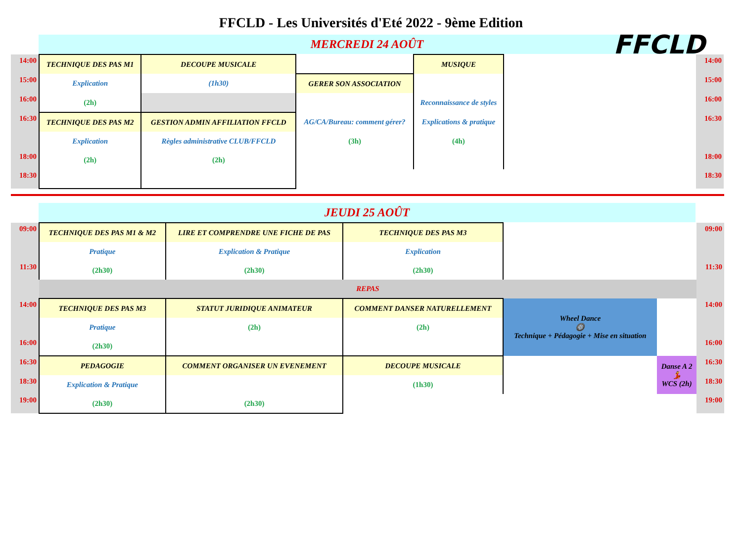FFCLD - Les Universités d'Eté 2022 - 9ème Edition
FFCLD
MERCREDI 24 AOÛT
| 14:00 | TECHNIQUE DES PAS M1 | DECOUPE MUSICALE | | MUSIQUE | | 14:00 |
| 15:00 | Explication | (1h30) | GERER SON ASSOCIATION | | | 15:00 |
| 16:00 | (2h) | | | Reconnaissance de styles | | 16:00 |
| 16:30 | TECHNIQUE DES PAS M2 | GESTION ADMIN AFFILIATION FFCLD | AG/CA/Bureau: comment gérer? | Explications & pratique | | 16:30 |
| | Explication | Règles administrative CLUB/FFCLD | (3h) | (4h) | | |
| 18:00 | (2h) | (2h) | | | | 18:00 |
| 18:30 | | | | | | 18:30 |
JEUDI 25 AOÛT
| 09:00 | TECHNIQUE DES PAS M1 & M2 | LIRE ET COMPRENDRE UNE FICHE DE PAS | TECHNIQUE DES PAS M3 | | | 09:00 |
| | Pratique | Explication & Pratique | Explication | | | |
| 11:30 | (2h30) | (2h30) | (2h30) | | | 11:30 |
| | REPAS | | | | | |
| 14:00 | TECHNIQUE DES PAS M3 | STATUT JURIDIQUE ANIMATEUR | COMMENT DANSER NATURELLEMENT | Wheel Dance 🛞 Technique + Pédagogie + Mise en situation | | 14:00 |
| | Pratique | (2h) | (2h) | | | |
| 16:00 | (2h30) | | | | | 16:00 |
| 16:30 | PEDAGOGIE | COMMENT ORGANISER UN EVENEMENT | DECOUPE MUSICALE | | Danse A 2 💃 WCS (2h) | 16:30 |
| 18:30 | Explication & Pratique | | (1h30) | | | 18:30 |
| 19:00 | (2h30) | (2h30) | | | | 19:00 |